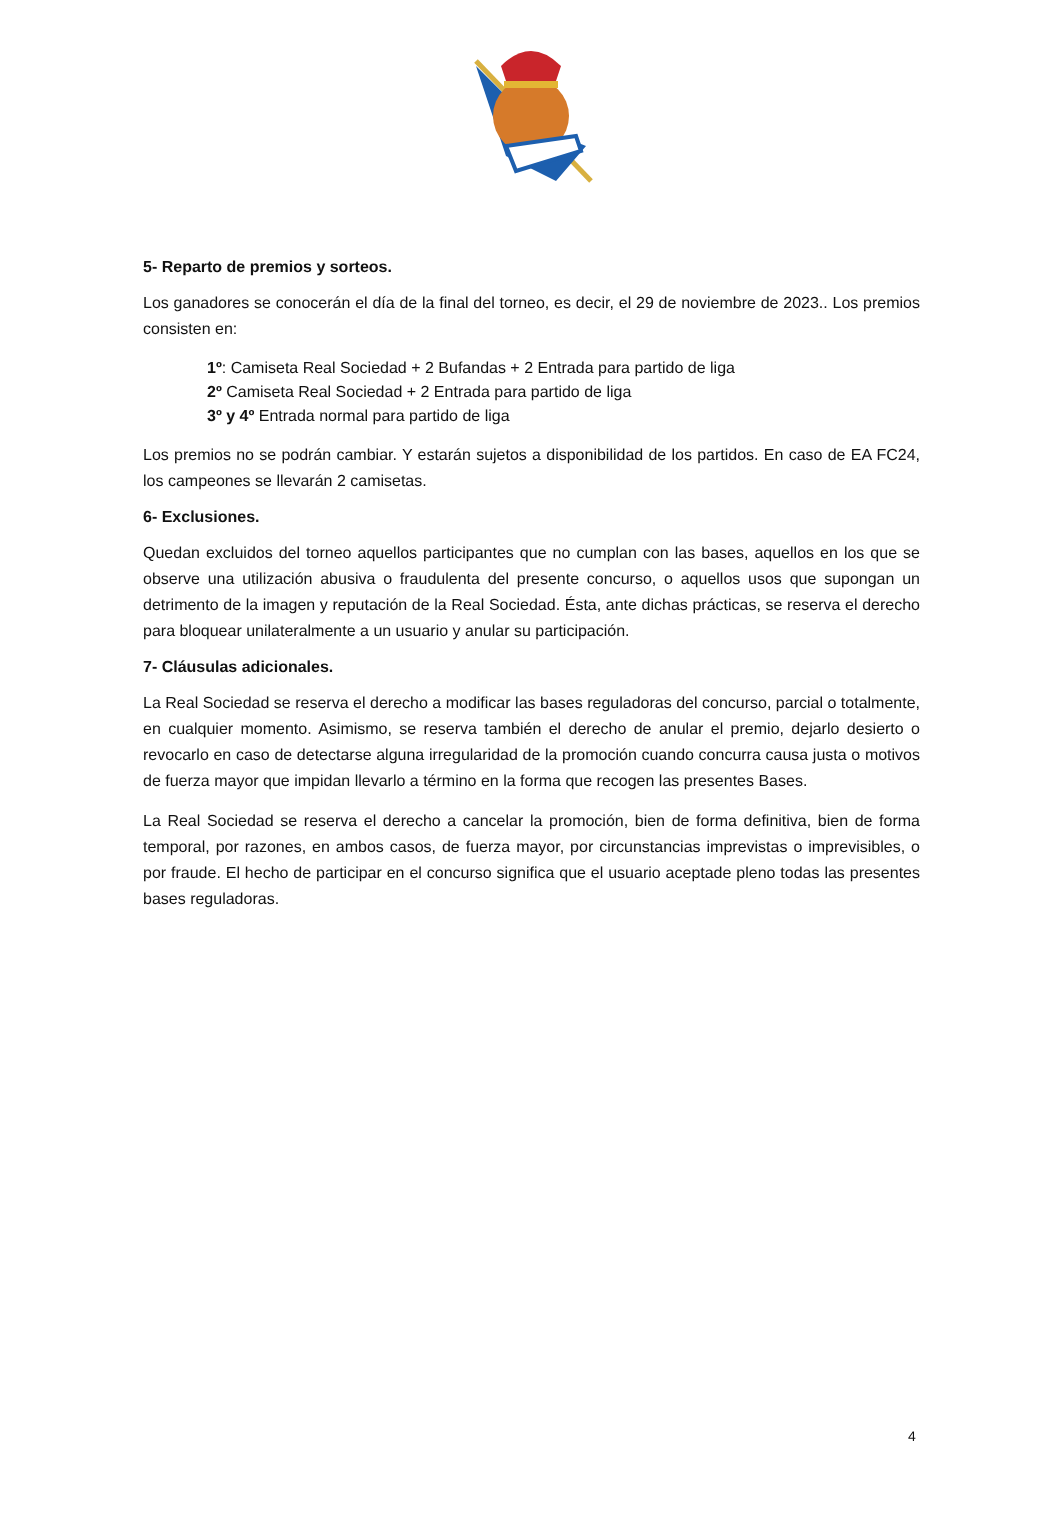5- Reparto de premios y sorteos.
Los ganadores se conocerán el día de la final del torneo, es decir, el 29 de noviembre de 2023.. Los premios consisten en:
1º: Camiseta Real Sociedad + 2 Bufandas + 2 Entrada para partido de liga
2º Camiseta Real Sociedad + 2 Entrada para partido de liga
3º y 4º Entrada normal para partido de liga
Los premios no se podrán cambiar. Y estarán sujetos a disponibilidad de los partidos. En caso de EA FC24, los campeones se llevarán 2 camisetas.
6- Exclusiones.
Quedan excluidos del torneo aquellos participantes que no cumplan con las bases, aquellos en los que se observe una utilización abusiva o fraudulenta del presente concurso, o aquellos usos que supongan un detrimento de la imagen y reputación de la Real Sociedad. Ésta, ante dichas prácticas, se reserva el derecho para bloquear unilateralmente a un usuario y anular su participación.
7- Cláusulas adicionales.
La Real Sociedad se reserva el derecho a modificar las bases reguladoras del concurso, parcial o totalmente, en cualquier momento. Asimismo, se reserva también el derecho de anular el premio, dejarlo desierto o revocarlo en caso de detectarse alguna irregularidad de la promoción cuando concurra causa justa o motivos de fuerza mayor que impidan llevarlo a término en la forma que recogen las presentes Bases.
La Real Sociedad se reserva el derecho a cancelar la promoción, bien de forma definitiva, bien de forma temporal, por razones, en ambos casos, de fuerza mayor, por circunstancias imprevistas o imprevisibles, o por fraude. El hecho de participar en el concurso significa que el usuario aceptade pleno todas las presentes bases reguladoras.
4